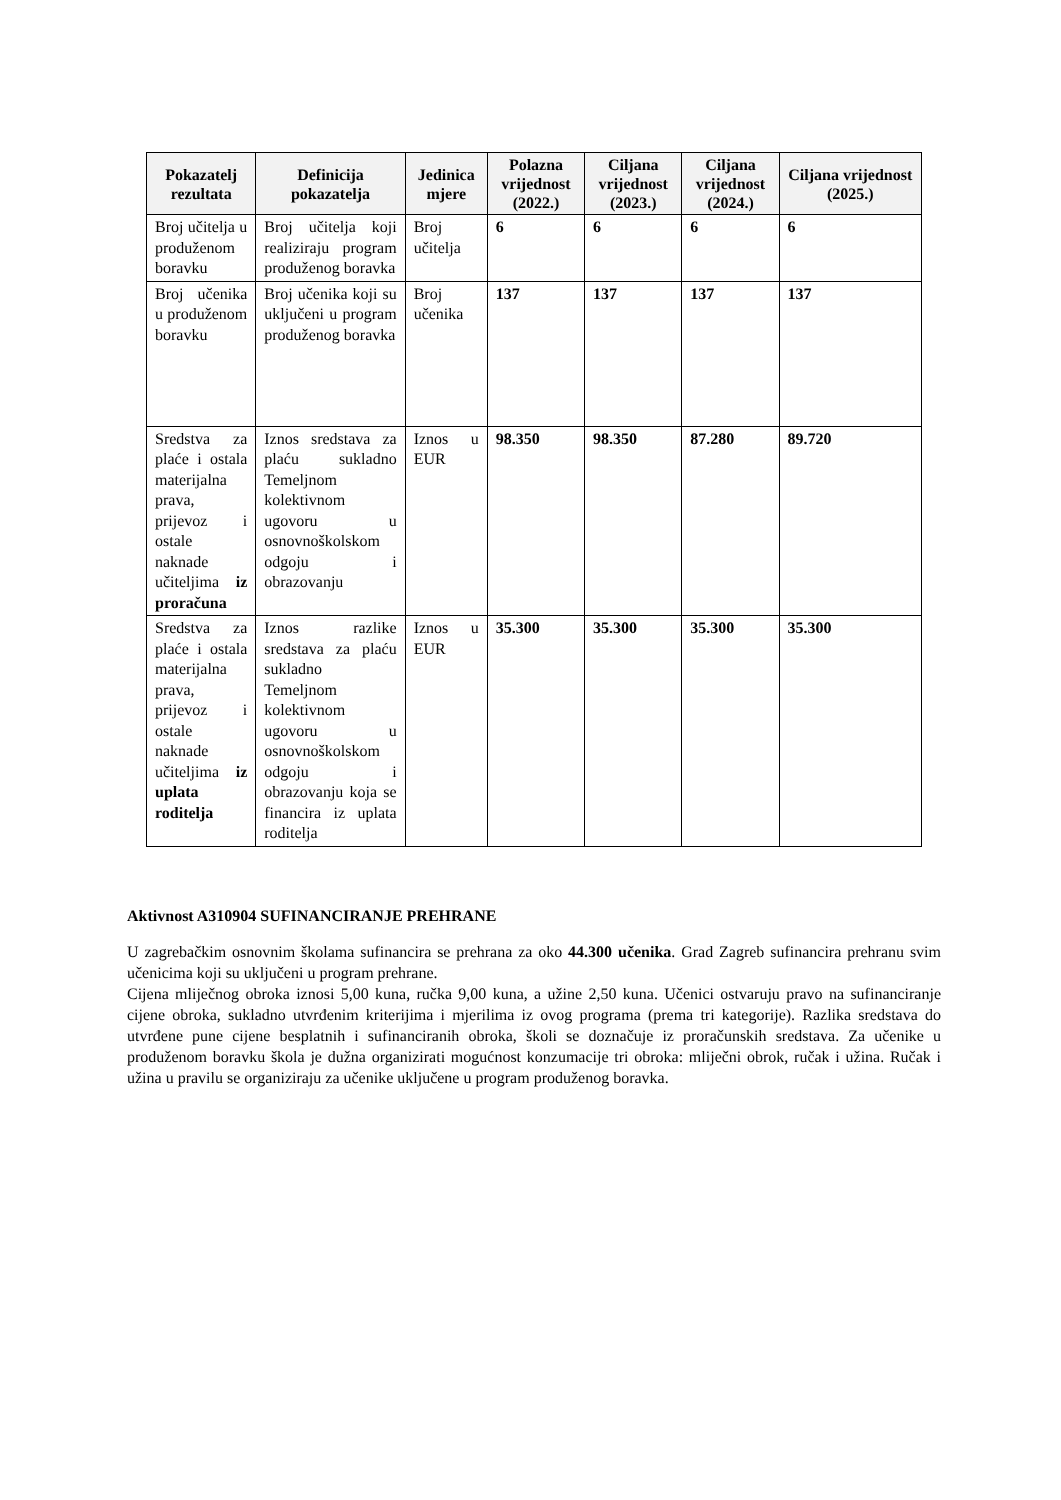| Pokazatelj rezultata | Definicija pokazatelja | Jedinica mjere | Polazna vrijednost (2022.) | Ciljana vrijednost (2023.) | Ciljana vrijednost (2024.) | Ciljana vrijednost (2025.) |
| --- | --- | --- | --- | --- | --- | --- |
| Broj učitelja u produženom boravku | Broj učitelja koji realiziraju program produženog boravka | Broj učitelja | 6 | 6 | 6 | 6 |
| Broj učenika u produženom boravku | Broj učenika koji su uključeni u program produženog boravka | Broj učenika | 137 | 137 | 137 | 137 |
| Sredstva za plaće i ostala materijalna prava, prijevoz i ostale naknade učiteljima iz proračuna | Iznos sredstava za plaću sukladno Temeljnom kolektivnom ugovoru u osnovnoškolskom odgoju i obrazovanju | Iznos u EUR | 98.350 | 98.350 | 87.280 | 89.720 |
| Sredstva za plaće i ostala materijalna prava, prijevoz i ostale naknade učiteljima iz uplata roditelja | Iznos razlike sredstava za plaću sukladno Temeljnom kolektivnom ugovoru u osnovnoškolskom odgoju i obrazovanju koja se financira iz uplata roditelja | Iznos u EUR | 35.300 | 35.300 | 35.300 | 35.300 |
Aktivnost A310904 SUFINANCIRANJE PREHRANE
U zagrebačkim osnovnim školama sufinancira se prehrana za oko 44.300 učenika. Grad Zagreb sufinancira prehranu svim učenicima koji su uključeni u program prehrane.
Cijena mliječnog obroka iznosi 5,00 kuna, ručka 9,00 kuna, a užine 2,50 kuna. Učenici ostvaruju pravo na sufinanciranje cijene obroka, sukladno utvrđenim kriterijima i mjerilima iz ovog programa (prema tri kategorije). Razlika sredstava do utvrđene pune cijene besplatnih i sufinanciranih obroka, školi se doznačuje iz proračunskih sredstava. Za učenike u produženom boravku škola je dužna organizirati mogućnost konzumacije tri obroka: mliječni obrok, ručak i užina. Ručak i užina u pravilu se organiziraju za učenike uključene u program produženog boravka.